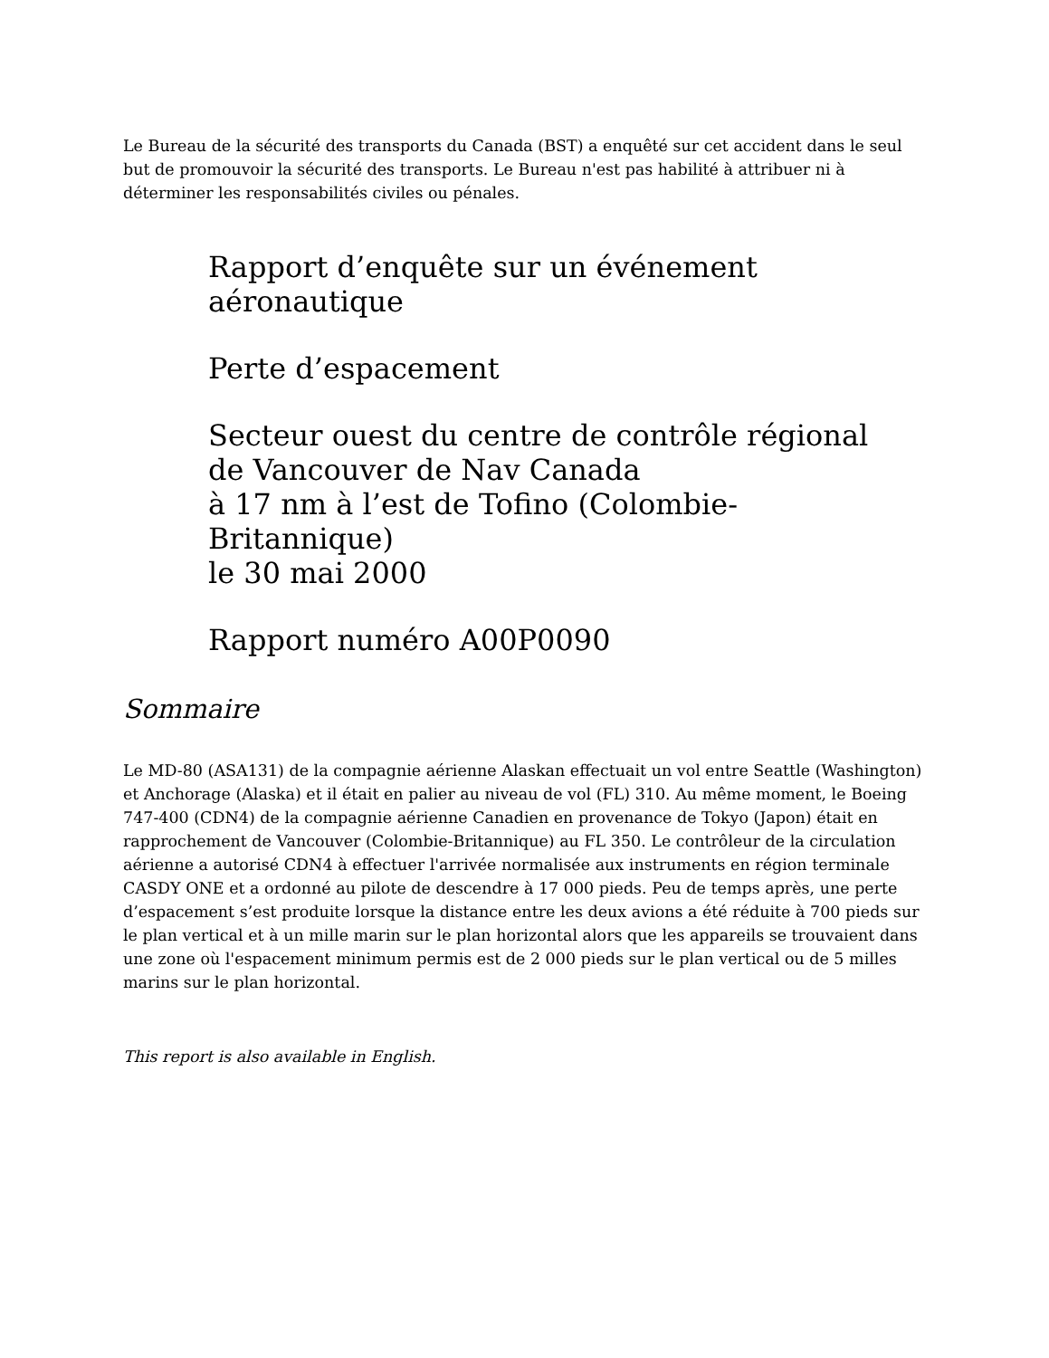Le Bureau de la sécurité des transports du Canada (BST) a enquêté sur cet accident dans le seul but de promouvoir la sécurité des transports. Le Bureau n'est pas habilité à attribuer ni à déterminer les responsabilités civiles ou pénales.
Rapport d’enquête sur un événement aéronautique
Perte d’espacement
Secteur ouest du centre de contrôle régional
de Vancouver de Nav Canada
à 17 nm à l’est de Tofino (Colombie-Britannique)
le 30 mai 2000
Rapport numéro A00P0090
Sommaire
Le MD-80 (ASA131) de la compagnie aérienne Alaskan effectuait un vol entre Seattle (Washington) et Anchorage (Alaska) et il était en palier au niveau de vol (FL) 310. Au même moment, le Boeing 747-400 (CDN4) de la compagnie aérienne Canadien en provenance de Tokyo (Japon) était en rapprochement de Vancouver (Colombie-Britannique) au FL 350. Le contrôleur de la circulation aérienne a autorisé CDN4 à effectuer l'arrivée normalisée aux instruments en région terminale CASDY ONE et a ordonné au pilote de descendre à 17 000 pieds. Peu de temps après, une perte d’espacement s’est produite lorsque la distance entre les deux avions a été réduite à 700 pieds sur le plan vertical et à un mille marin sur le plan horizontal alors que les appareils se trouvaient dans une zone où l'espacement minimum permis est de 2 000 pieds sur le plan vertical ou de 5 milles marins sur le plan horizontal.
This report is also available in English.